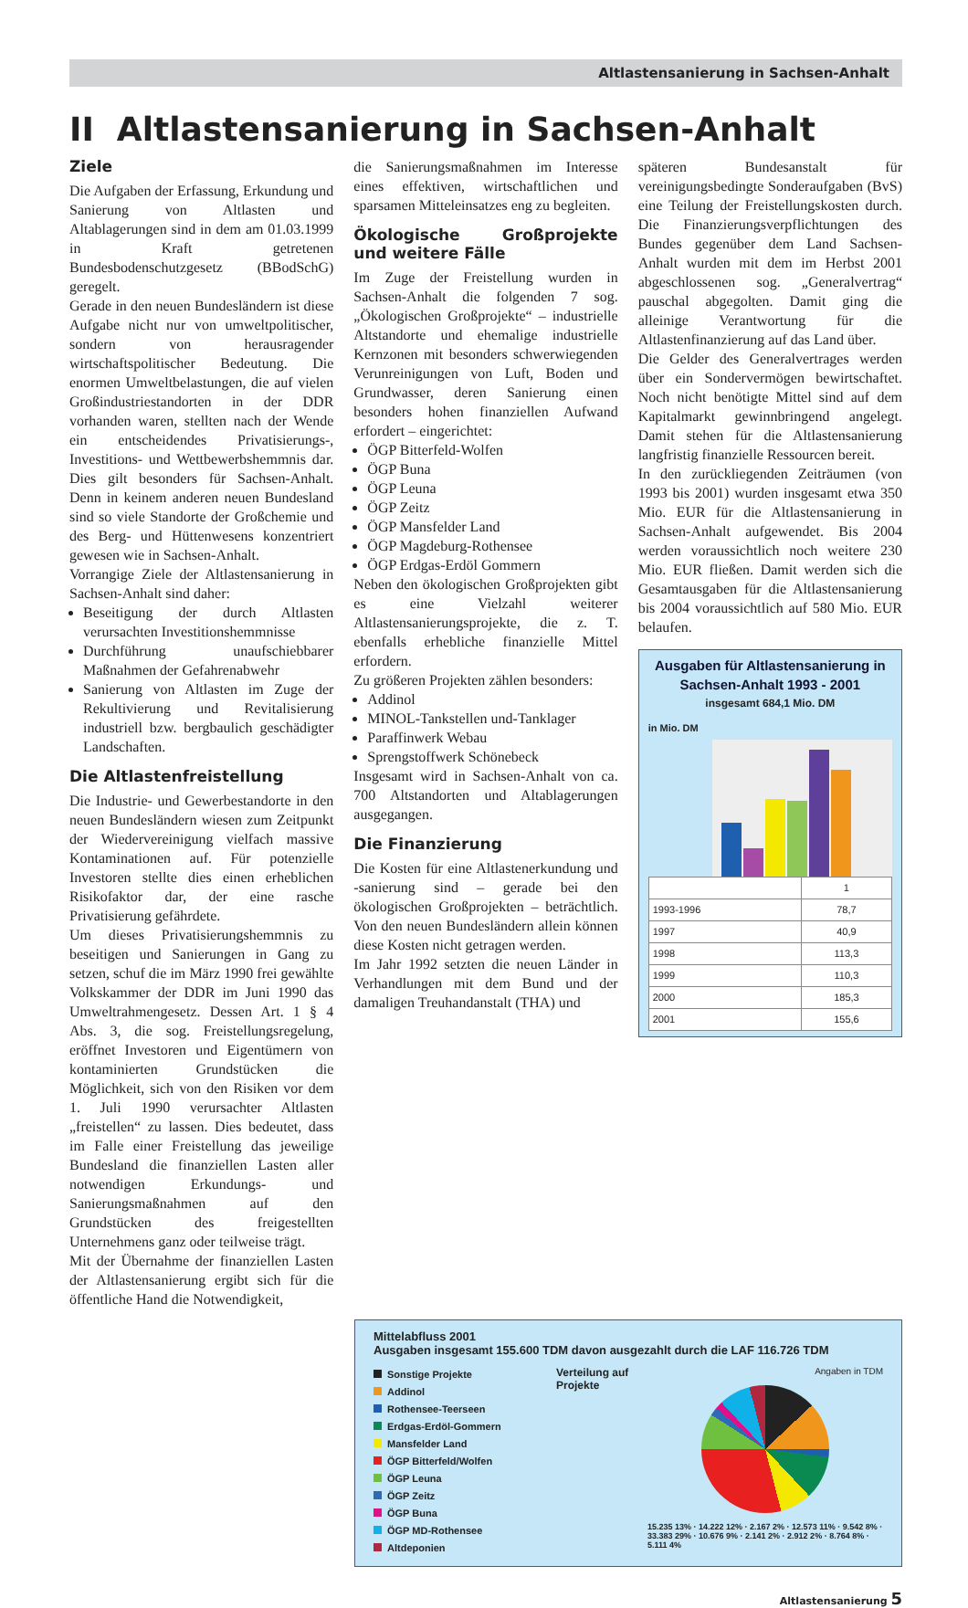Altlastensanierung in Sachsen-Anhalt
II Altlastensanierung in Sachsen-Anhalt
Ziele
Die Aufgaben der Erfassung, Erkundung und Sanierung von Altlasten und Altablagerungen sind in dem am 01.03.1999 in Kraft getretenen Bundesbodenschutzgesetz (BBodSchG) geregelt.
Gerade in den neuen Bundesländern ist diese Aufgabe nicht nur von umweltpolitischer, sondern von herausragender wirtschaftspolitischer Bedeutung. Die enormen Umweltbelastungen, die auf vielen Großindustriestandorten in der DDR vorhanden waren, stellten nach der Wende ein entscheidendes Privatisierungs-, Investitions- und Wettbewerbshemmnis dar. Dies gilt besonders für Sachsen-Anhalt. Denn in keinem anderen neuen Bundesland sind so viele Standorte der Großchemie und des Berg- und Hüttenwesens konzentriert gewesen wie in Sachsen-Anhalt.
Vorrangige Ziele der Altlastensanierung in Sachsen-Anhalt sind daher:
Beseitigung der durch Altlasten verursachten Investitionshemmnisse
Durchführung unaufschiebbarer Maßnahmen der Gefahrenabwehr
Sanierung von Altlasten im Zuge der Rekultivierung und Revitalisierung industriell bzw. bergbaulich geschädigter Landschaften.
Die Altlastenfreistellung
Die Industrie- und Gewerbestandorte in den neuen Bundesländern wiesen zum Zeitpunkt der Wiedervereinigung vielfach massive Kontaminationen auf. Für potenzielle Investoren stellte dies einen erheblichen Risikofaktor dar, der eine rasche Privatisierung gefährdete.
Um dieses Privatisierungshemmnis zu beseitigen und Sanierungen in Gang zu setzen, schuf die im März 1990 frei gewählte Volkskammer der DDR im Juni 1990 das Umweltrahmengesetz. Dessen Art. 1 § 4 Abs. 3, die sog. Freistellungsregelung, eröffnet Investoren und Eigentümern von kontaminierten Grundstücken die Möglichkeit, sich von den Risiken vor dem 1. Juli 1990 verursachter Altlasten „freistellen“ zu lassen. Dies bedeutet, dass im Falle einer Freistellung das jeweilige Bundesland die finanziellen Lasten aller notwendigen Erkundungs- und Sanierungsmaßnahmen auf den Grundstücken des freigestellten Unternehmens ganz oder teilweise trägt.
Mit der Übernahme der finanziellen Lasten der Altlastensanierung ergibt sich für die öffentliche Hand die Notwendigkeit,
die Sanierungsmaßnahmen im Interesse eines effektiven, wirtschaftlichen und sparsamen Mitteleinsatzes eng zu begleiten.
Ökologische Großprojekte und weitere Fälle
Im Zuge der Freistellung wurden in Sachsen-Anhalt die folgenden 7 sog. „Ökologischen Großprojekte“ – industrielle Altstandorte und ehemalige industrielle Kernzonen mit besonders schwerwiegenden Verunreinigungen von Luft, Boden und Grundwasser, deren Sanierung einen besonders hohen finanziellen Aufwand erfordert – eingerichtet:
ÖGP Bitterfeld-Wolfen
ÖGP Buna
ÖGP Leuna
ÖGP Zeitz
ÖGP Mansfelder Land
ÖGP Magdeburg-Rothensee
ÖGP Erdgas-Erdöl Gommern
Neben den ökologischen Großprojekten gibt es eine Vielzahl weiterer Altlastensanierungsprojekte, die z. T. ebenfalls erhebliche finanzielle Mittel erfordern.
Zu größeren Projekten zählen besonders:
Addinol
MINOL-Tankstellen und-Tanklager
Paraffinwerk Webau
Sprengstoffwerk Schönebeck
Insgesamt wird in Sachsen-Anhalt von ca. 700 Altstandorten und Altablagerungen ausgegangen.
Die Finanzierung
Die Kosten für eine Altlastenerkundung und -sanierung sind – gerade bei den ökologischen Großprojekten – beträchtlich. Von den neuen Bundesländern allein können diese Kosten nicht getragen werden.
Im Jahr 1992 setzten die neuen Länder in Verhandlungen mit dem Bund und der damaligen Treuhandanstalt (THA) und
späteren Bundesanstalt für vereinigungsbedingte Sonderaufgaben (BvS) eine Teilung der Freistellungskosten durch. Die Finanzierungsverpflichtungen des Bundes gegenüber dem Land Sachsen-Anhalt wurden mit dem im Herbst 2001 abgeschlossenen sog. „Generalvertrag“ pauschal abgegolten. Damit ging die alleinige Verantwortung für die Altlastenfinanzierung auf das Land über.
Die Gelder des Generalvertrages werden über ein Sondervermögen bewirtschaftet. Noch nicht benötigte Mittel sind auf dem Kapitalmarkt gewinnbringend angelegt. Damit stehen für die Altlastensanierung langfristig finanzielle Ressourcen bereit.
In den zurückliegenden Zeiträumen (von 1993 bis 2001) wurden insgesamt etwa 350 Mio. EUR für die Altlastensanierung in Sachsen-Anhalt aufgewendet. Bis 2004 werden voraussichtlich noch weitere 230 Mio. EUR fließen. Damit werden sich die Gesamtausgaben für die Altlastensanierung bis 2004 voraussichtlich auf 580 Mio. EUR belaufen.
Ausgaben für Altlastensanierung in Sachsen-Anhalt 1993 - 2001
insgesamt 684,1 Mio. DM
in Mio. DM
| | 1 |
| 1993-1996 | 78,7 |
| 1997 | 40,9 |
| 1998 | 113,3 |
| 1999 | 110,3 |
| 2000 | 185,3 |
| 2001 | 155,6 |
Mittelabfluss 2001
Ausgaben insgesamt 155.600 TDM davon ausgezahlt durch die LAF 116.726 TDM
Sonstige Projekte
Addinol
Rothensee-Teerseen
Erdgas-Erdöl-Gommern
Mansfelder Land
ÖGP Bitterfeld/Wolfen
ÖGP Leuna
ÖGP Zeitz
ÖGP Buna
ÖGP MD-Rothensee
Altdeponien
Verteilung auf Projekte
Angaben in TDM
15.235 13% · 14.222 12% · 2.167 2% · 12.573 11% · 9.542 8% · 33.383 29% · 10.676 9% · 2.141 2% · 2.912 2% · 8.764 8% · 5.111 4%
Altlastensanierung 5